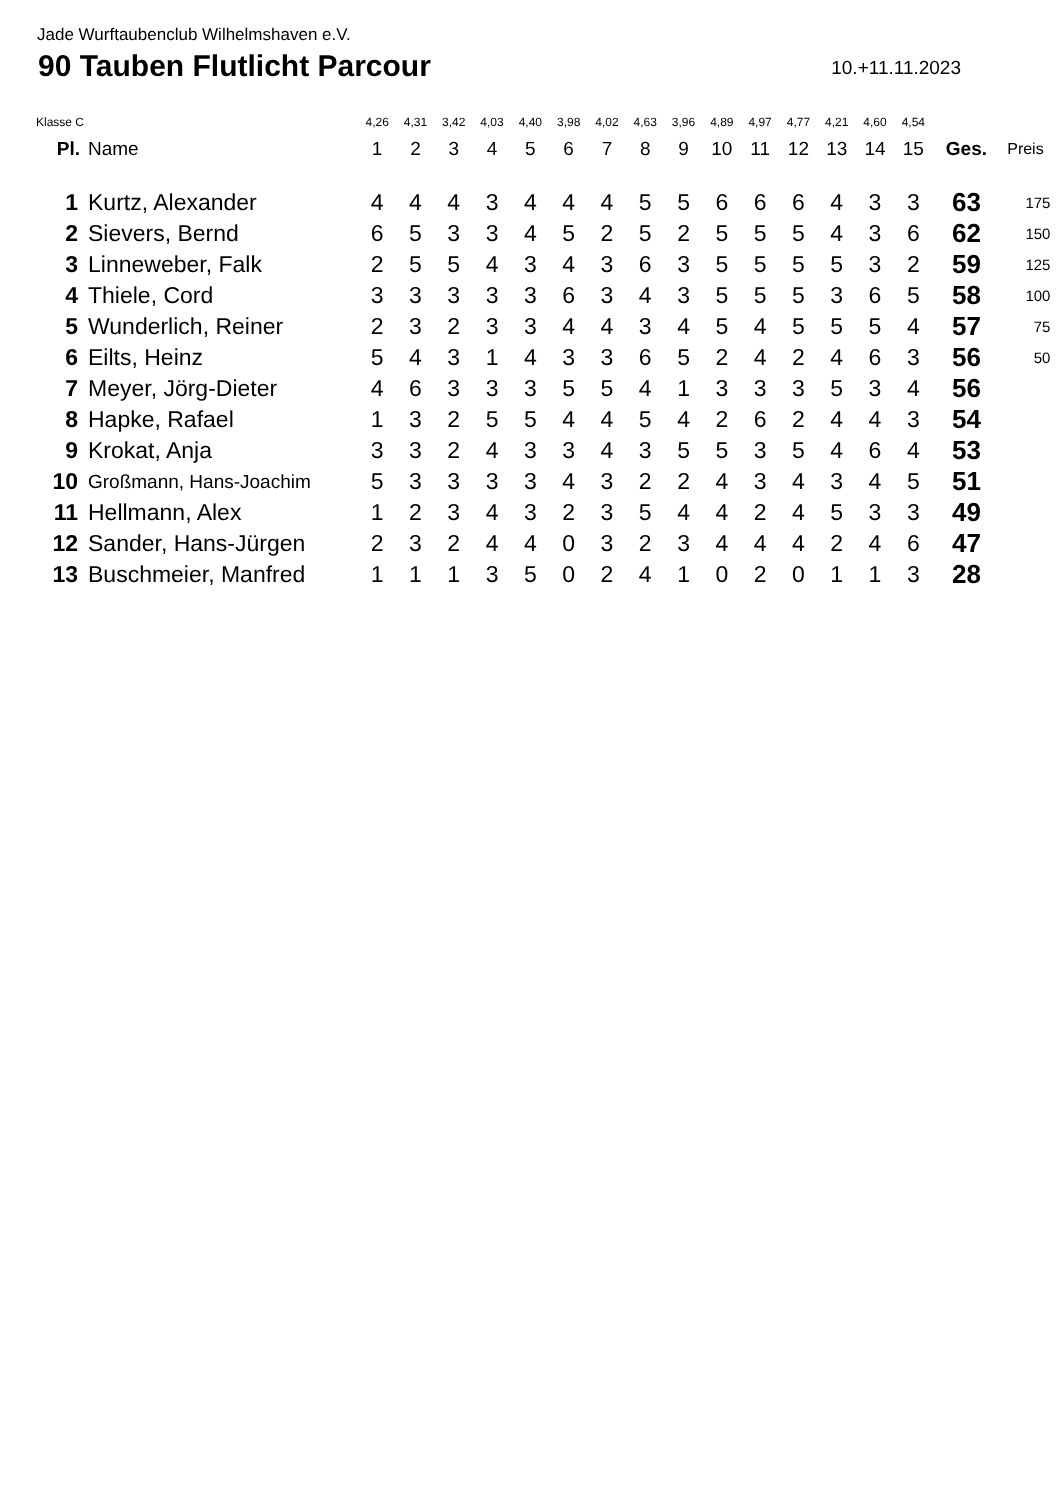Jade Wurftaubenclub Wilhelmshaven e.V.
90 Tauben Flutlicht Parcour
10.+11.11.2023
| Klasse C | | 4,26 | 4,31 | 3,42 | 4,03 | 4,40 | 3,98 | 4,02 | 4,63 | 3,96 | 4,89 | 4,97 | 4,77 | 4,21 | 4,60 | 4,54 | | |
| Pl. | Name | 1 | 2 | 3 | 4 | 5 | 6 | 7 | 8 | 9 | 10 | 11 | 12 | 13 | 14 | 15 | Ges. | Preis |
| 1 | Kurtz, Alexander | 4 | 4 | 4 | 3 | 4 | 4 | 4 | 5 | 5 | 6 | 6 | 6 | 4 | 3 | 3 | 63 | 175 |
| 2 | Sievers, Bernd | 6 | 5 | 3 | 3 | 4 | 5 | 2 | 5 | 2 | 5 | 5 | 5 | 4 | 3 | 6 | 62 | 150 |
| 3 | Linneweber, Falk | 2 | 5 | 5 | 4 | 3 | 4 | 3 | 6 | 3 | 5 | 5 | 5 | 5 | 3 | 2 | 59 | 125 |
| 4 | Thiele, Cord | 3 | 3 | 3 | 3 | 3 | 6 | 3 | 4 | 3 | 5 | 5 | 5 | 3 | 6 | 5 | 58 | 100 |
| 5 | Wunderlich, Reiner | 2 | 3 | 2 | 3 | 3 | 4 | 4 | 3 | 4 | 5 | 4 | 5 | 5 | 5 | 4 | 57 | 75 |
| 6 | Eilts, Heinz | 5 | 4 | 3 | 1 | 4 | 3 | 3 | 6 | 5 | 2 | 4 | 2 | 4 | 6 | 3 | 56 | 50 |
| 7 | Meyer, Jörg-Dieter | 4 | 6 | 3 | 3 | 3 | 5 | 5 | 4 | 1 | 3 | 3 | 3 | 5 | 3 | 4 | 56 | |
| 8 | Hapke, Rafael | 1 | 3 | 2 | 5 | 5 | 4 | 4 | 5 | 4 | 2 | 6 | 2 | 4 | 4 | 3 | 54 | |
| 9 | Krokat, Anja | 3 | 3 | 2 | 4 | 3 | 3 | 4 | 3 | 5 | 5 | 3 | 5 | 4 | 6 | 4 | 53 | |
| 10 | Großmann, Hans-Joachim | 5 | 3 | 3 | 3 | 3 | 4 | 3 | 2 | 2 | 4 | 3 | 4 | 3 | 4 | 5 | 51 | |
| 11 | Hellmann, Alex | 1 | 2 | 3 | 4 | 3 | 2 | 3 | 5 | 4 | 4 | 2 | 4 | 5 | 3 | 3 | 49 | |
| 12 | Sander, Hans-Jürgen | 2 | 3 | 2 | 4 | 4 | 0 | 3 | 2 | 3 | 4 | 4 | 4 | 2 | 4 | 6 | 47 | |
| 13 | Buschmeier, Manfred | 1 | 1 | 1 | 3 | 5 | 0 | 2 | 4 | 1 | 0 | 2 | 0 | 1 | 1 | 3 | 28 | |